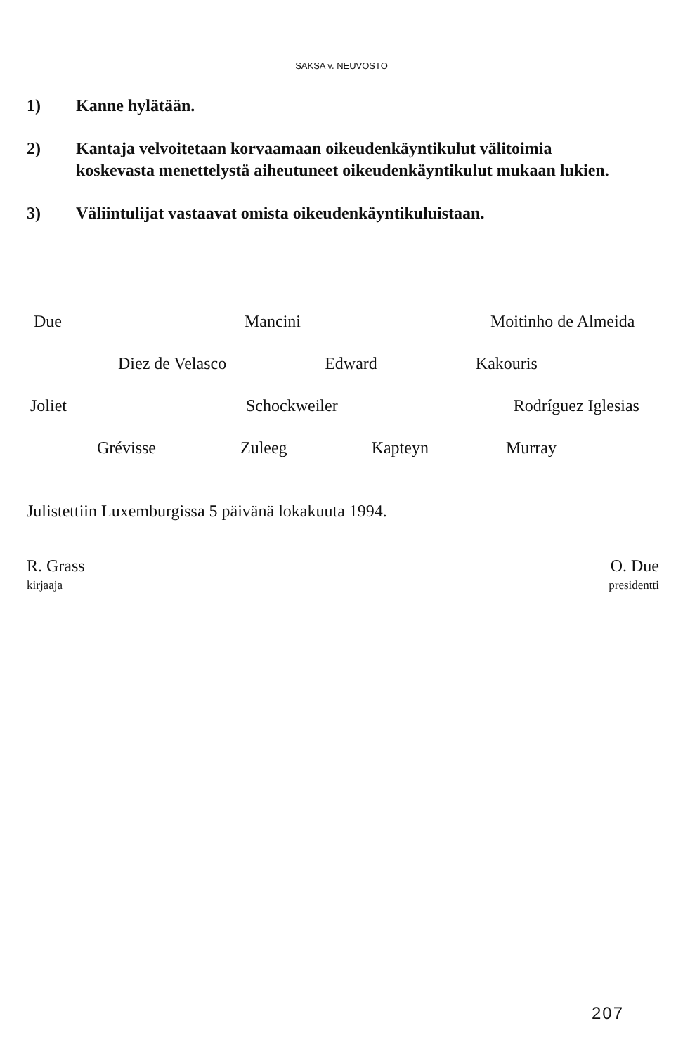SAKSA v. NEUVOSTO
1) Kanne hylätään.
2) Kantaja velvoitetaan korvaamaan oikeudenkäyntikulut välitoimia koskevasta menettelystä aiheutuneet oikeudenkäyntikulut mukaan lukien.
3) Väliintulijat vastaavat omista oikeudenkäyntikuluistaan.
Due Mancini Moitinho de Almeida
Diez de Velasco Edward Kakouris
Joliet Schockweiler Rodríguez Iglesias
Grévisse Zuleeg Kapteyn Murray
Julistettiin Luxemburgissa 5 päivänä lokakuuta 1994.
R. Grass
kirjaaja
O. Due
presidentti
207